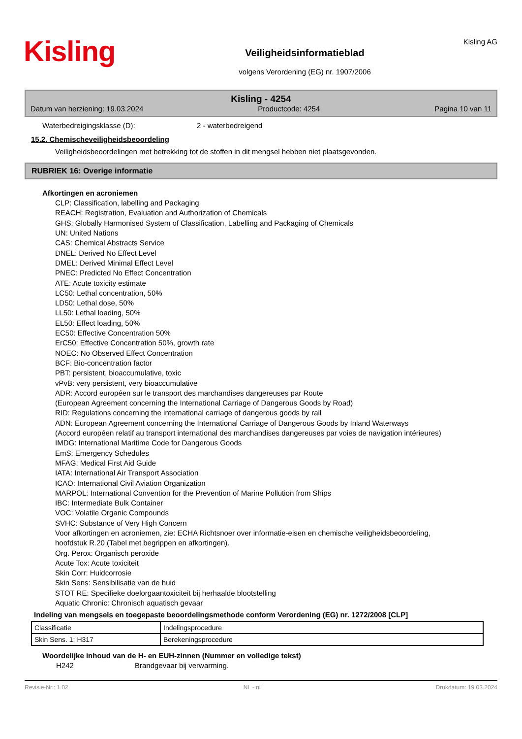Kisling
Veiligheidsinformatieblad
volgens Verordening (EG) nr. 1907/2006
Kisling AG
Kisling - 4254
Datum van herziening: 19.03.2024 Productcode: 4254 Pagina 10 van 11
Waterbedreigingsklasse (D): 2 - waterbedreigend
15.2. Chemischeveiligheidsbeoordeling
Veiligheidsbeoordelingen met betrekking tot de stoffen in dit mengsel hebben niet plaatsgevonden.
RUBRIEK 16: Overige informatie
Afkortingen en acroniemen
CLP: Classification, labelling and Packaging
REACH: Registration, Evaluation and Authorization of Chemicals
GHS: Globally Harmonised System of Classification, Labelling and Packaging of Chemicals
UN: United Nations
CAS: Chemical Abstracts Service
DNEL: Derived No Effect Level
DMEL: Derived Minimal Effect Level
PNEC: Predicted No Effect Concentration
ATE: Acute toxicity estimate
LC50: Lethal concentration, 50%
LD50: Lethal dose, 50%
LL50: Lethal loading, 50%
EL50: Effect loading, 50%
EC50: Effective Concentration 50%
ErC50: Effective Concentration 50%, growth rate
NOEC: No Observed Effect Concentration
BCF: Bio-concentration factor
PBT: persistent, bioaccumulative, toxic
vPvB: very persistent, very bioaccumulative
ADR: Accord européen sur le transport des marchandises dangereuses par Route
(European Agreement concerning the International Carriage of Dangerous Goods by Road)
RID: Regulations concerning the international carriage of dangerous goods by rail
ADN: European Agreement concerning the International Carriage of Dangerous Goods by Inland Waterways
(Accord européen relatif au transport international des marchandises dangereuses par voies de navigation intérieures)
IMDG: International Maritime Code for Dangerous Goods
EmS: Emergency Schedules
MFAG: Medical First Aid Guide
IATA: International Air Transport Association
ICAO: International Civil Aviation Organization
MARPOL: International Convention for the Prevention of Marine Pollution from Ships
IBC: Intermediate Bulk Container
VOC: Volatile Organic Compounds
SVHC: Substance of Very High Concern
Voor afkortingen en acroniemen, zie: ECHA Richtsnoer over informatie-eisen en chemische veiligheidsbeoordeling, hoofdstuk R.20 (Tabel met begrippen en afkortingen).
Org. Perox: Organisch peroxide
Acute Tox: Acute toxiciteit
Skin Corr: Huidcorrosie
Skin Sens: Sensibilisatie van de huid
STOT RE: Specifieke doelorgaantoxiciteit bij herhaalde blootstelling
Aquatic Chronic: Chronisch aquatisch gevaar
Indeling van mengsels en toegepaste beoordelingsmethode conform Verordening (EG) nr. 1272/2008 [CLP]
| Classificatie | Indelingsprocedure |
| Skin Sens. 1; H317 | Berekeningsprocedure |
Woordelijke inhoud van de H- en EUH-zinnen (Nummer en volledige tekst)
H242 Brandgevaar bij verwarming.
Revisie-Nr.: 1.02 NL - nl Drukdatum: 19.03.2024